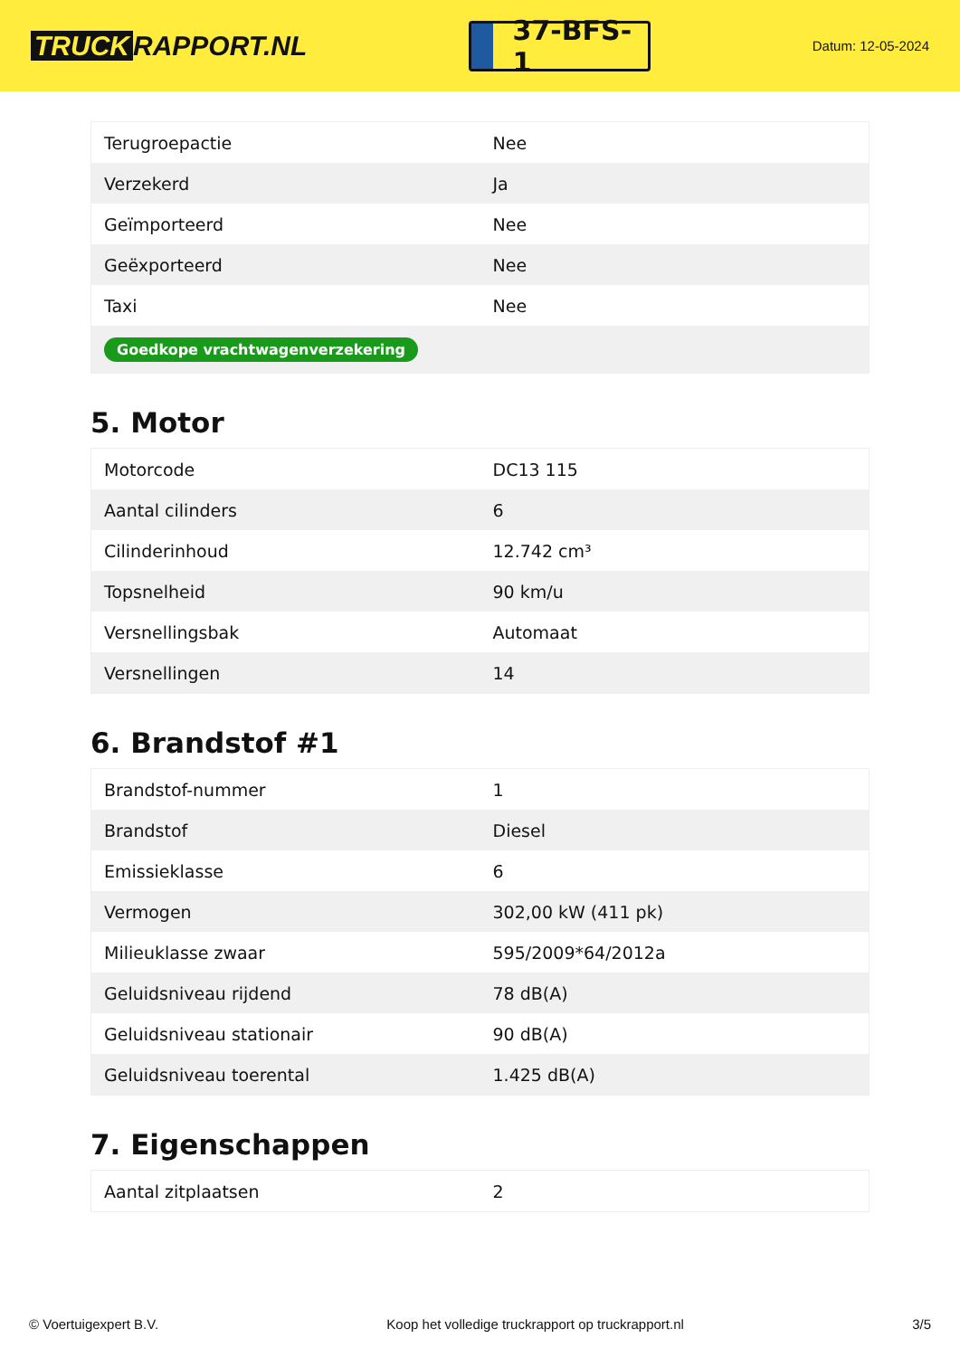TRUCK RAPPORT.NL
37-BFS-1
Datum: 12-05-2024
| Terugroepactie | Nee |
| Verzekerd | Ja |
| Geïmporteerd | Nee |
| Geëxporteerd | Nee |
| Taxi | Nee |
| Goedkope vrachtwagenverzekering | |
5. Motor
| Motorcode | DC13 115 |
| Aantal cilinders | 6 |
| Cilinderinhoud | 12.742 cm³ |
| Topsnelheid | 90 km/u |
| Versnellingsbak | Automaat |
| Versnellingen | 14 |
6. Brandstof #1
| Brandstof-nummer | 1 |
| Brandstof | Diesel |
| Emissieklasse | 6 |
| Vermogen | 302,00 kW (411 pk) |
| Milieuklasse zwaar | 595/2009*64/2012a |
| Geluidsniveau rijdend | 78 dB(A) |
| Geluidsniveau stationair | 90 dB(A) |
| Geluidsniveau toerental | 1.425 dB(A) |
7. Eigenschappen
| Aantal zitplaatsen | 2 |
© Voertuigexpert B.V. Koop het volledige truckrapport op truckrapport.nl 3/5